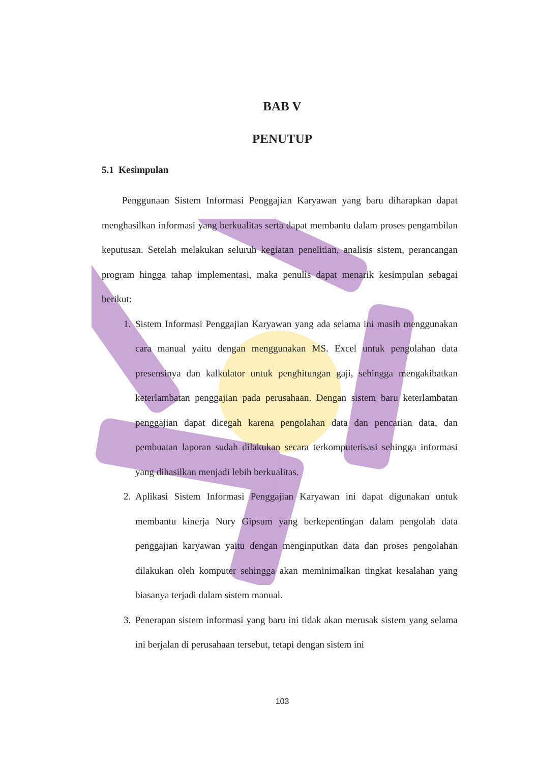BAB V
PENUTUP
5.1 Kesimpulan
Penggunaan Sistem Informasi Penggajian Karyawan yang baru diharapkan dapat menghasilkan informasi yang berkualitas serta dapat membantu dalam proses pengambilan keputusan. Setelah melakukan seluruh kegiatan penelitian, analisis sistem, perancangan program hingga tahap implementasi, maka penulis dapat menarik kesimpulan sebagai berikut:
1. Sistem Informasi Penggajian Karyawan yang ada selama ini masih menggunakan cara manual yaitu dengan menggunakan MS. Excel untuk pengolahan data presensinya dan kalkulator untuk penghitungan gaji, sehingga mengakibatkan keterlambatan penggajian pada perusahaan. Dengan sistem baru keterlambatan penggajian dapat dicegah karena pengolahan data dan pencarian data, dan pembuatan laporan sudah dilakukan secara terkomputerisasi sehingga informasi yang dihasilkan menjadi lebih berkualitas.
2. Aplikasi Sistem Informasi Penggajian Karyawan ini dapat digunakan untuk membantu kinerja Nury Gipsum yang berkepentingan dalam pengolah data penggajian karyawan yaitu dengan menginputkan data dan proses pengolahan dilakukan oleh komputer sehingga akan meminimalkan tingkat kesalahan yang biasanya terjadi dalam sistem manual.
3. Penerapan sistem informasi yang baru ini tidak akan merusak sistem yang selama ini berjalan di perusahaan tersebut, tetapi dengan sistem ini
103